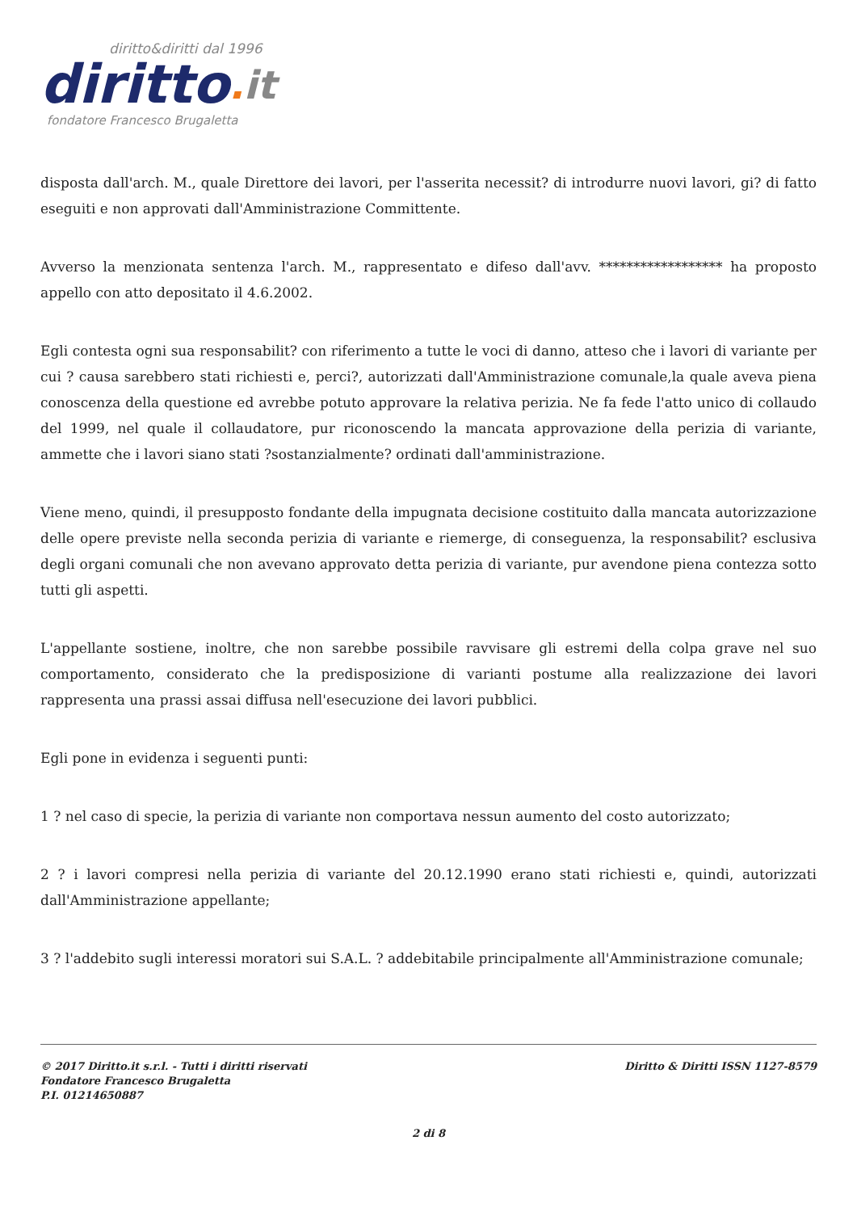diritto&diritti dal 1996
diritto. it
fondatore Francesco Brugaletta
disposta dall'arch. M., quale Direttore dei lavori, per l'asserita necessit? di introdurre nuovi lavori, gi? di fatto eseguiti e non approvati dall'Amministrazione Committente.
Avverso la menzionata sentenza l'arch. M., rappresentato e difeso dall'avv. ****************** ha proposto appello con atto depositato il 4.6.2002.
Egli contesta ogni sua responsabilit? con riferimento a tutte le voci di danno, atteso che i lavori di variante per cui ? causa sarebbero stati richiesti e, perci?, autorizzati dall'Amministrazione comunale,la quale aveva piena conoscenza della questione ed avrebbe potuto approvare la relativa perizia. Ne fa fede l'atto unico di collaudo del 1999, nel quale il collaudatore, pur riconoscendo la mancata approvazione della perizia di variante, ammette che i lavori siano stati ?sostanzialmente? ordinati dall'amministrazione.
Viene meno, quindi, il presupposto fondante della impugnata decisione costituito dalla mancata autorizzazione delle opere previste nella seconda perizia di variante e riemerge, di conseguenza, la responsabilit? esclusiva degli organi comunali che non avevano approvato detta perizia di variante, pur avendone piena contezza sotto tutti gli aspetti.
L'appellante sostiene, inoltre, che non sarebbe possibile ravvisare gli estremi della colpa grave nel suo comportamento, considerato che la predisposizione di varianti postume alla realizzazione dei lavori rappresenta una prassi assai diffusa nell'esecuzione dei lavori pubblici.
Egli pone in evidenza i seguenti punti:
1 ? nel caso di specie, la perizia di variante non comportava nessun aumento del costo autorizzato;
2 ? i lavori compresi nella perizia di variante del 20.12.1990 erano stati richiesti e, quindi, autorizzati dall'Amministrazione appellante;
3 ? l'addebito sugli interessi moratori sui S.A.L. ? addebitabile principalmente all'Amministrazione comunale;
© 2017 Diritto.it s.r.l. - Tutti i diritti riservati
Fondatore Francesco Brugaletta
P.I. 01214650887
Diritto & Diritti ISSN 1127-8579
2 di 8